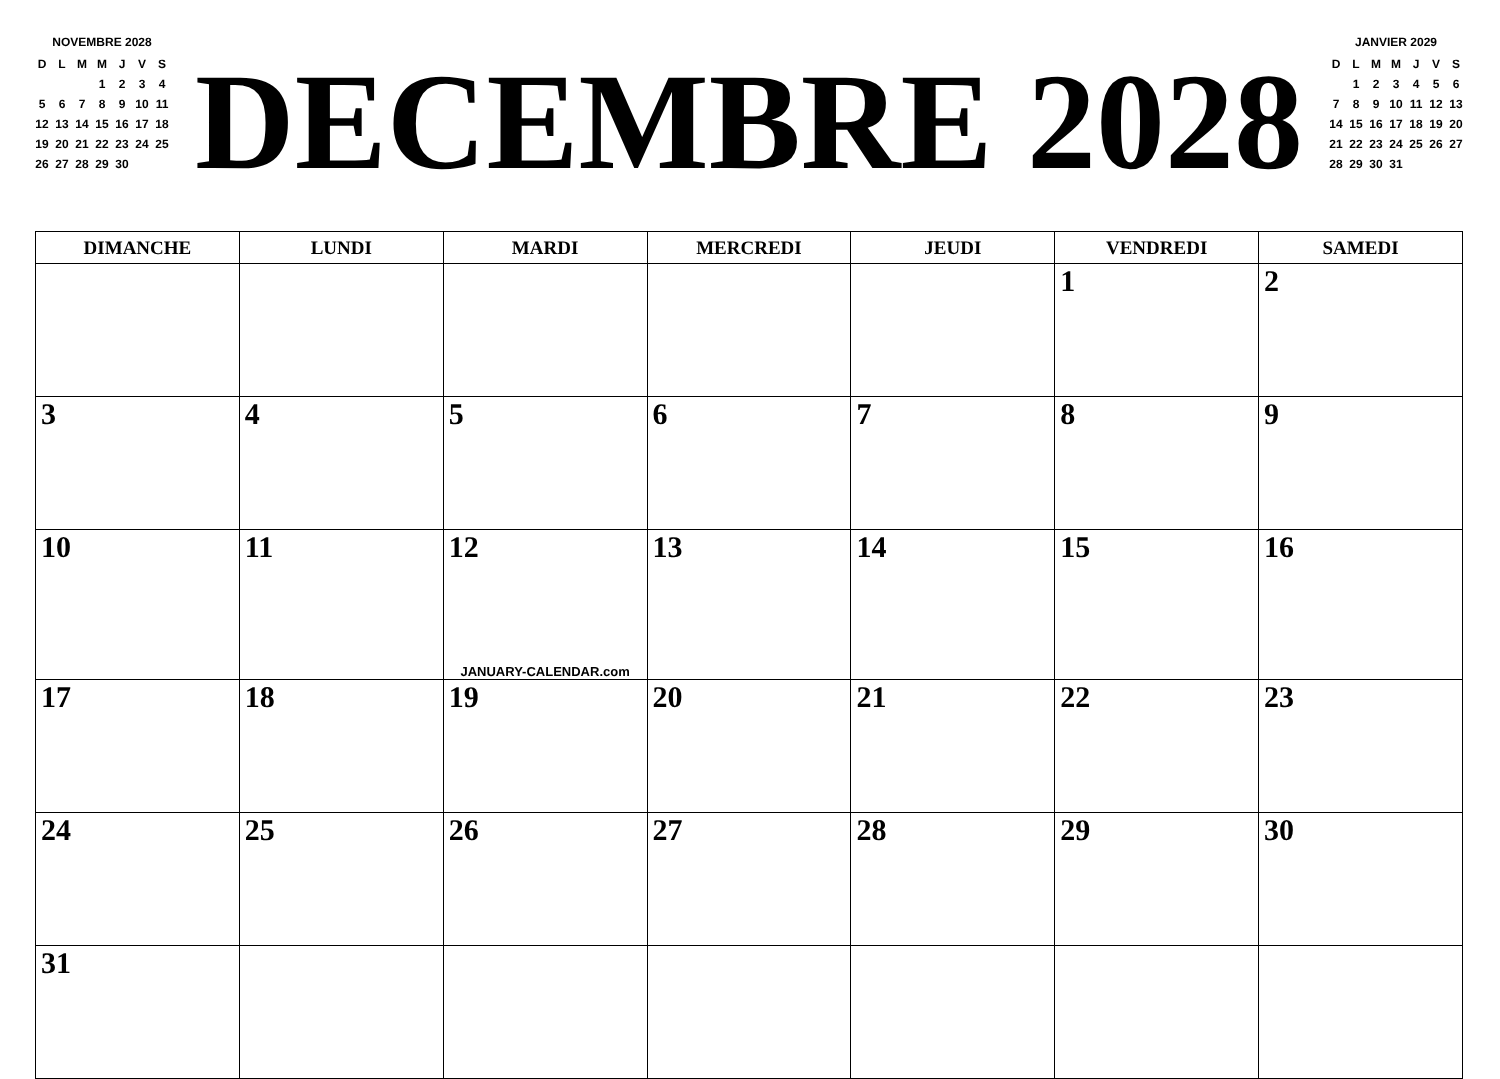NOVEMBRE 2028
| D | L | M | M | J | V | S |
| | | | 1 | 2 | 3 | 4 |
| 5 | 6 | 7 | 8 | 9 | 10 | 11 |
| 12 | 13 | 14 | 15 | 16 | 17 | 18 |
| 19 | 20 | 21 | 22 | 23 | 24 | 25 |
| 26 | 27 | 28 | 29 | 30 | | |
DECEMBRE 2028
JANVIER 2029
| D | L | M | M | J | V | S |
| | 1 | 2 | 3 | 4 | 5 | 6 |
| 7 | 8 | 9 | 10 | 11 | 12 | 13 |
| 14 | 15 | 16 | 17 | 18 | 19 | 20 |
| 21 | 22 | 23 | 24 | 25 | 26 | 27 |
| 28 | 29 | 30 | 31 | | | |
| DIMANCHE | LUNDI | MARDI | MERCREDI | JEUDI | VENDREDI | SAMEDI |
| --- | --- | --- | --- | --- | --- | --- |
| | | | | | 1 | 2 |
| 3 | 4 | 5 | 6 | 7 | 8 | 9 |
| 10 | 11 | 12 JANUARY-CALENDAR.com | 13 | 14 | 15 | 16 |
| 17 | 18 | 19 | 20 | 21 | 22 | 23 |
| 24 | 25 | 26 | 27 | 28 | 29 | 30 |
| 31 | | | | | | |